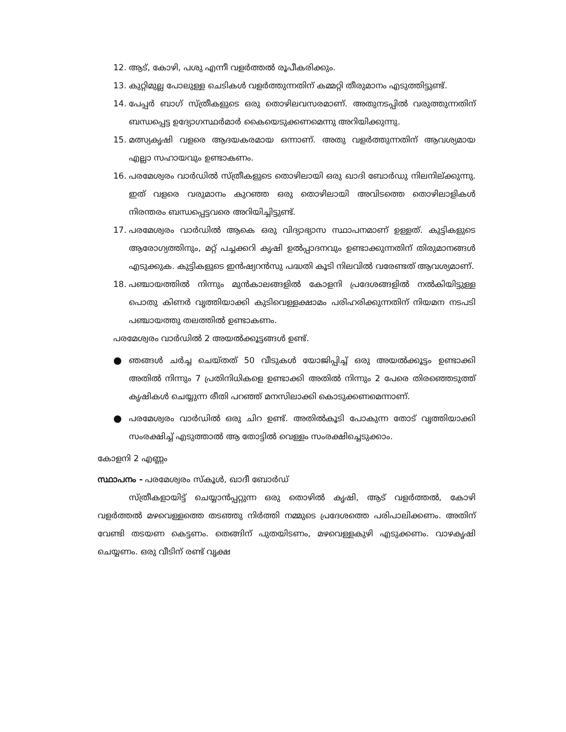12. ആട്, കോഴി, പശു എന്നീ വളർത്തൽ രൂപീകരിക്കും.
13. കുറ്റിമുല്ല പോലുള്ള ചെടികൾ വളർത്തുന്നതിന് കമ്മറ്റി തീരുമാനം എടുത്തിട്ടുണ്ട്.
14. പേപ്പർ ബാഗ് സ്ത്രീകളുടെ ഒരു തൊഴിലവസരമാണ്. അതുനടപ്പിൽ വരുത്തുന്നതിന് ബന്ധപ്പെട്ട ഉദ്യോഗസ്ഥർമാർ കൈയെടുക്കണമെന്നു അറിയിക്കുന്നു.
15. മത്സ്യകൃഷി വളരെ ആദയകരമായ ഒന്നാണ്. അതു വളർത്തുന്നതിന് ആവശ്യമായ എല്ലാ സഹായവും ഉണ്ടാകണം.
16. പരമേശ്വരം വാർഡിൽ സ്ത്രീകളുടെ തൊഴിലായി ഒരു ഖാദി ബോർഡു നിലനില്ക്കുന്നു. ഇത് വളരെ വരുമാനം കുറഞ്ഞ ഒരു തൊഴിലായി അവിടത്തെ തൊഴിലാളികൾ നിരന്തരം ബന്ധപ്പെട്ടവരെ അറിയിച്ചിട്ടുണ്ട്.
17. പരമേശ്വരം വാർഡിൽ ആകെ ഒരു വിദ്യാഭ്യാസ സ്ഥാപനമാണ് ഉള്ളത്. കുട്ടികളുടെ ആരോഗ്യത്തിനും, മറ്റ് പച്ചക്കറി കൃഷി ഉൽപ്പാദനവും ഉണ്ടാക്കുന്നതിന് തിരുമാനങ്ങൾ എടുക്കുക. കുട്ടികളുടെ ഇൻഷ്യറൻസു പദ്ധതി കൂടി നിലവിൽ വരേണ്ടത് ആവശ്യമാണ്.
18. പഞ്ചായത്തിൽ നിന്നും മുൻകാലങ്ങളിൽ കോളനി പ്രദേശങ്ങളിൽ നൽകിയിട്ടുള്ള പൊതു കിണർ വൃത്തിയാക്കി കുടിവെള്ളക്ഷാമം പരിഹരിക്കുന്നതിന് നിയമന നടപടി പഞ്ചായത്തു തലത്തിൽ ഉണ്ടാകണം.
പരമേശ്വരം വാർഡിൽ 2 അയൽക്കൂട്ടങ്ങൾ ഉണ്ട്.
●
ഞങ്ങൾ ചർച്ച ചെയ്തത് 50 വീടുകൾ യോജിപ്പിച്ച് ഒരു അയൽക്കൂട്ടം ഉണ്ടാക്കി അതിൽ നിന്നും 7 പ്രതിനിധികളെ ഉണ്ടാക്കി അതിൽ നിന്നും 2 പേരെ തിരഞ്ഞെടുത്ത് കൃഷികൾ ചെയ്യുന്ന രീതി പറഞ്ഞ് മനസിലാക്കി കൊടുക്കണമെന്നാണ്.
●
പരമേശ്വരം വാർഡിൽ ഒരു ചിറ ഉണ്ട്. അതിൽകൂടി പോകുന്ന തോട് വൃത്തിയാക്കി സംരക്ഷിച്ച് എടുത്താൽ ആ തോട്ടിൽ വെള്ളം സംരക്ഷിച്ചെടുക്കാം.
കോളനി 2 എണ്ണം
സ്ഥാപനം - പരമേശ്വരം സ്കൂൾ, ഖാദീ ബോർഡ്
സ്ത്രീകളായിട്ട് ചെയ്യാൻപ്പറ്റുന്ന ഒരു തൊഴിൽ കൃഷി, ആട് വളർത്തൽ, കോഴി വളർത്തൽ മഴവെള്ളത്തെ തടഞ്ഞു നിർത്തി നമ്മുടെ പ്രദേശത്തെ പരിപാലിക്കണം. അതിന് വേണ്ടി തടയണ കെട്ടണം. തെങ്ങിന് പുതയിടണം, മഴവെള്ളകുഴി എടുക്കണം. വാഴകൃഷി ചെയ്യണം. ഒരു വീടിന് രണ്ട് വൃക്ഷ